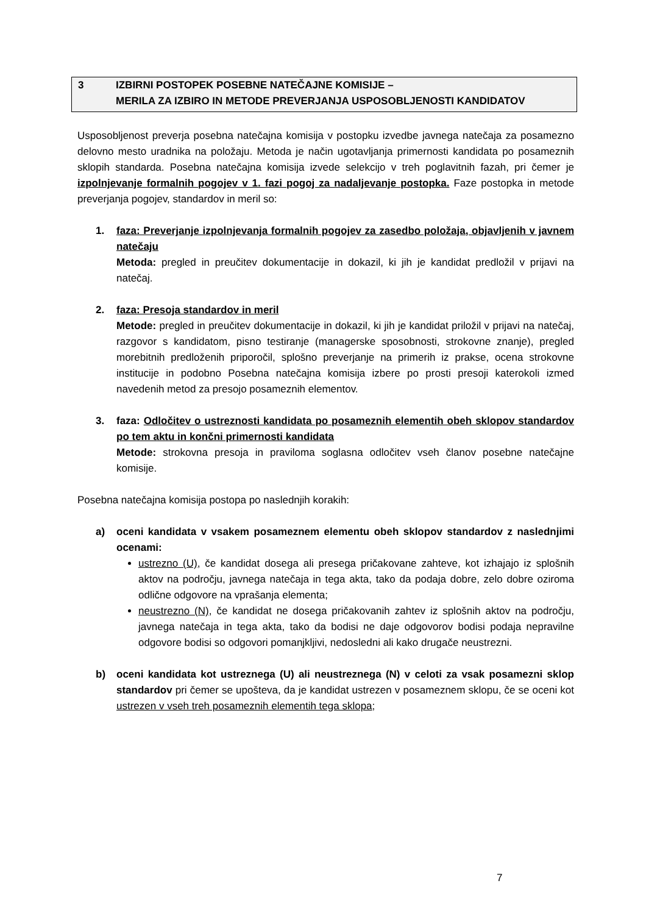3 IZBIRNI POSTOPEK POSEBNE NATEČAJNE KOMISIJE –
MERILA ZA IZBIRO IN METODE PREVERJANJA USPOSOBLJENOSTI KANDIDATOV
Usposobljenost preverja posebna natečajna komisija v postopku izvedbe javnega natečaja za posamezno delovno mesto uradnika na položaju. Metoda je način ugotavljanja primernosti kandidata po posameznih sklopih standarda. Posebna natečajna komisija izvede selekcijo v treh poglavitnih fazah, pri čemer je izpolnjevanje formalnih pogojev v 1. fazi pogoj za nadaljevanje postopka. Faze postopka in metode preverjanja pogojev, standardov in meril so:
1. faza: Preverjanje izpolnjevanja formalnih pogojev za zasedbo položaja, objavljenih v javnem natečaju
Metoda: pregled in preučitev dokumentacije in dokazil, ki jih je kandidat predložil v prijavi na natečaj.
2. faza: Presoja standardov in meril
Metode: pregled in preučitev dokumentacije in dokazil, ki jih je kandidat priložil v prijavi na natečaj, razgovor s kandidatom, pisno testiranje (managerske sposobnosti, strokovne znanje), pregled morebitnih predloženih priporočil, splošno preverjanje na primerih iz prakse, ocena strokovne institucije in podobno Posebna natečajna komisija izbere po prosti presoji katerokoli izmed navedenih metod za presojo posameznih elementov.
3. faza: Odločitev o ustreznosti kandidata po posameznih elementih obeh sklopov standardov po tem aktu in končni primernosti kandidata
Metode: strokovna presoja in praviloma soglasna odločitev vseh članov posebne natečajne komisije.
Posebna natečajna komisija postopa po naslednjih korakih:
a) oceni kandidata v vsakem posameznem elementu obeh sklopov standardov z naslednjimi ocenami:
ustrezno (U), če kandidat dosega ali presega pričakovane zahteve, kot izhajajo iz splošnih aktov na področju, javnega natečaja in tega akta, tako da podaja dobre, zelo dobre oziroma odlične odgovore na vprašanja elementa;
neustrezno (N), če kandidat ne dosega pričakovanih zahtev iz splošnih aktov na področju, javnega natečaja in tega akta, tako da bodisi ne daje odgovorov bodisi podaja nepravilne odgovore bodisi so odgovori pomanjkljivi, nedosledni ali kako drugače neustrezni.
b) oceni kandidata kot ustreznega (U) ali neustreznega (N) v celoti za vsak posamezni sklop standardov pri čemer se upošteva, da je kandidat ustrezen v posameznem sklopu, če se oceni kot ustrezen v vseh treh posameznih elementih tega sklopa;
7